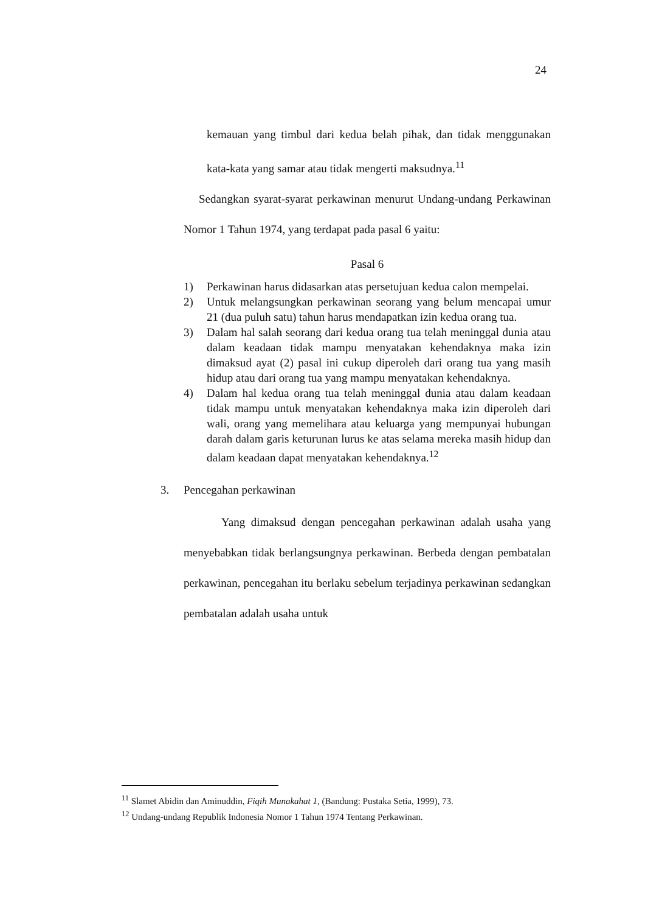24
kemauan yang timbul dari kedua belah pihak, dan tidak menggunakan kata-kata yang samar atau tidak mengerti maksudnya.<sup>11</sup>
Sedangkan syarat-syarat perkawinan menurut Undang-undang Perkawinan Nomor 1 Tahun 1974, yang terdapat pada pasal 6 yaitu:
Pasal 6
1) Perkawinan harus didasarkan atas persetujuan kedua calon mempelai.
2) Untuk melangsungkan perkawinan seorang yang belum mencapai umur 21 (dua puluh satu) tahun harus mendapatkan izin kedua orang tua.
3) Dalam hal salah seorang dari kedua orang tua telah meninggal dunia atau dalam keadaan tidak mampu menyatakan kehendaknya maka izin dimaksud ayat (2) pasal ini cukup diperoleh dari orang tua yang masih hidup atau dari orang tua yang mampu menyatakan kehendaknya.
4) Dalam hal kedua orang tua telah meninggal dunia atau dalam keadaan tidak mampu untuk menyatakan kehendaknya maka izin diperoleh dari wali, orang yang memelihara atau keluarga yang mempunyai hubungan darah dalam garis keturunan lurus ke atas selama mereka masih hidup dan dalam keadaan dapat menyatakan kehendaknya.<sup>12</sup>
3. Pencegahan perkawinan
Yang dimaksud dengan pencegahan perkawinan adalah usaha yang menyebabkan tidak berlangsungnya perkawinan. Berbeda dengan pembatalan perkawinan, pencegahan itu berlaku sebelum terjadinya perkawinan sedangkan pembatalan adalah usaha untuk
<sup>11</sup> Slamet Abidin dan Aminuddin, Fiqih Munakahat 1, (Bandung: Pustaka Setia, 1999), 73.
<sup>12</sup> Undang-undang Republik Indonesia Nomor 1 Tahun 1974 Tentang Perkawinan.